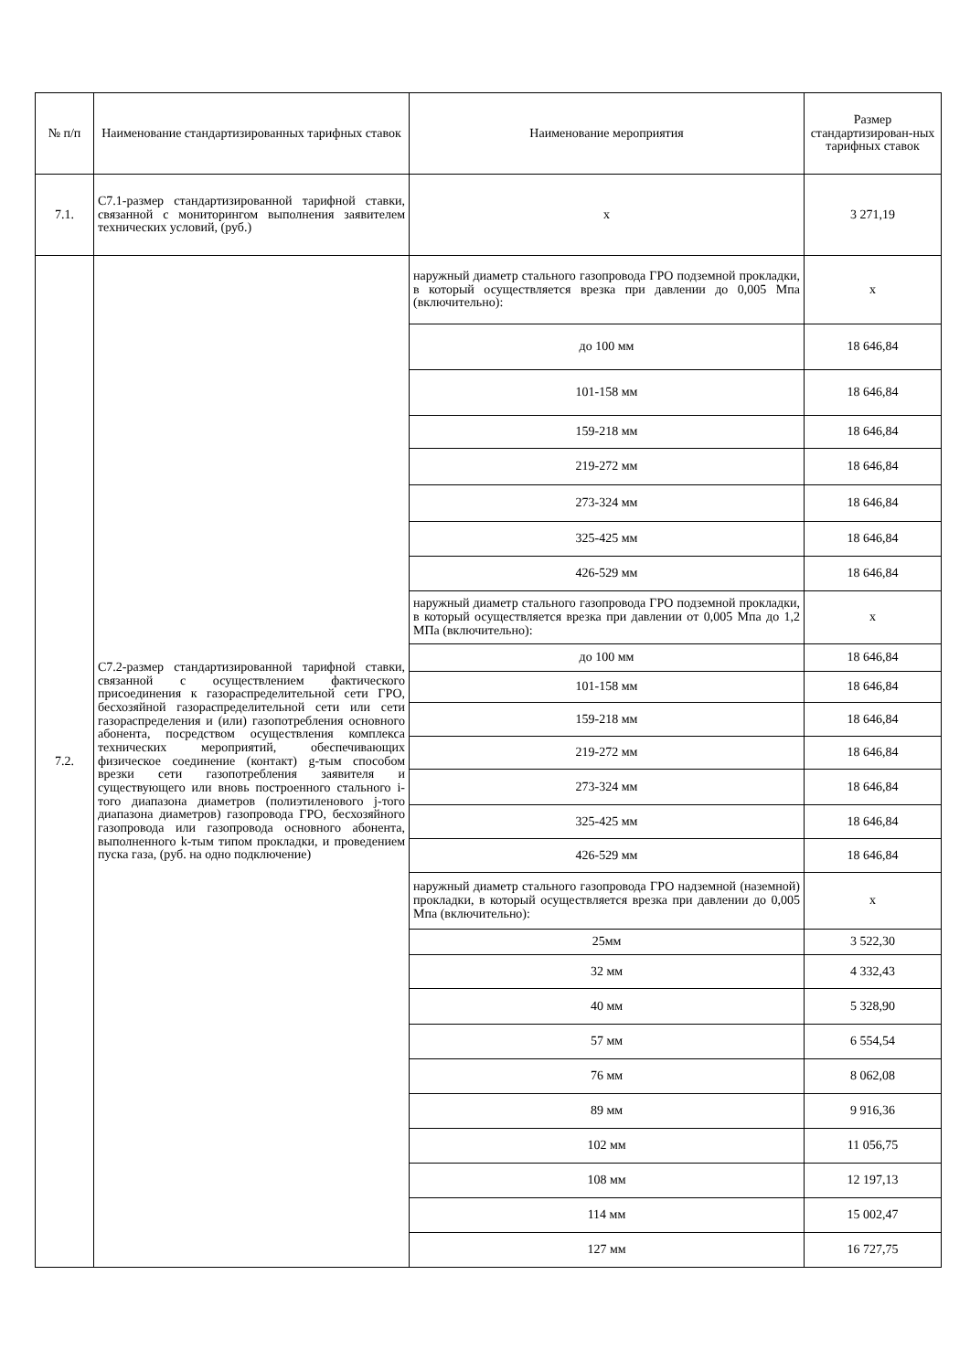| № п/п | Наименование стандартизированных тарифных ставок | Наименование мероприятия | Размер стандартизирован-ных тарифных ставок |
| --- | --- | --- | --- |
| 7.1. | С7.1-размер стандартизированной тарифной ставки, связанной с мониторингом выполнения заявителем технических условий, (руб.) | х | 3 271,19 |
| 7.2. | С7.2-размер стандартизированной тарифной ставки, связанной с осуществлением фактического присоединения к газораспределительной сети ГРО, бесхозяйной газораспределительной сети или сети газораспределения и (или) газопотребления основного абонента, посредством осуществления комплекса технических мероприятий, обеспечивающих физическое соединение (контакт) g-тым способом врезки сети газопотребления заявителя и существующего или вновь построенного стального i-того диапазона диаметров (полиэтиленового j-того диапазона диаметров) газопровода ГРО, бесхозяйного газопровода или газопровода основного абонента, выполненного k-тым типом прокладки, и проведением пуска газа, (руб. на одно подключение) | наружный диаметр стального газопровода ГРО подземной прокладки, в который осуществляется врезка при давлении до 0,005 Мпа (включительно): | х |
| | | до 100 мм | 18 646,84 |
| | | 101-158 мм | 18 646,84 |
| | | 159-218 мм | 18 646,84 |
| | | 219-272 мм | 18 646,84 |
| | | 273-324 мм | 18 646,84 |
| | | 325-425 мм | 18 646,84 |
| | | 426-529 мм | 18 646,84 |
| | | наружный диаметр стального газопровода ГРО подземной прокладки, в который осуществляется врезка при давлении от 0,005 Мпа до 1,2 МПа (включительно): | х |
| | | до 100 мм | 18 646,84 |
| | | 101-158 мм | 18 646,84 |
| | | 159-218 мм | 18 646,84 |
| | | 219-272 мм | 18 646,84 |
| | | 273-324 мм | 18 646,84 |
| | | 325-425 мм | 18 646,84 |
| | | 426-529 мм | 18 646,84 |
| | | наружный диаметр стального газопровода ГРО надземной (наземной) прокладки, в который осуществляется врезка при давлении до 0,005 Мпа (включительно): | х |
| | | 25мм | 3 522,30 |
| | | 32 мм | 4 332,43 |
| | | 40 мм | 5 328,90 |
| | | 57 мм | 6 554,54 |
| | | 76 мм | 8 062,08 |
| | | 89 мм | 9 916,36 |
| | | 102 мм | 11 056,75 |
| | | 108 мм | 12 197,13 |
| | | 114 мм | 15 002,47 |
| | | 127 мм | 16 727,75 |